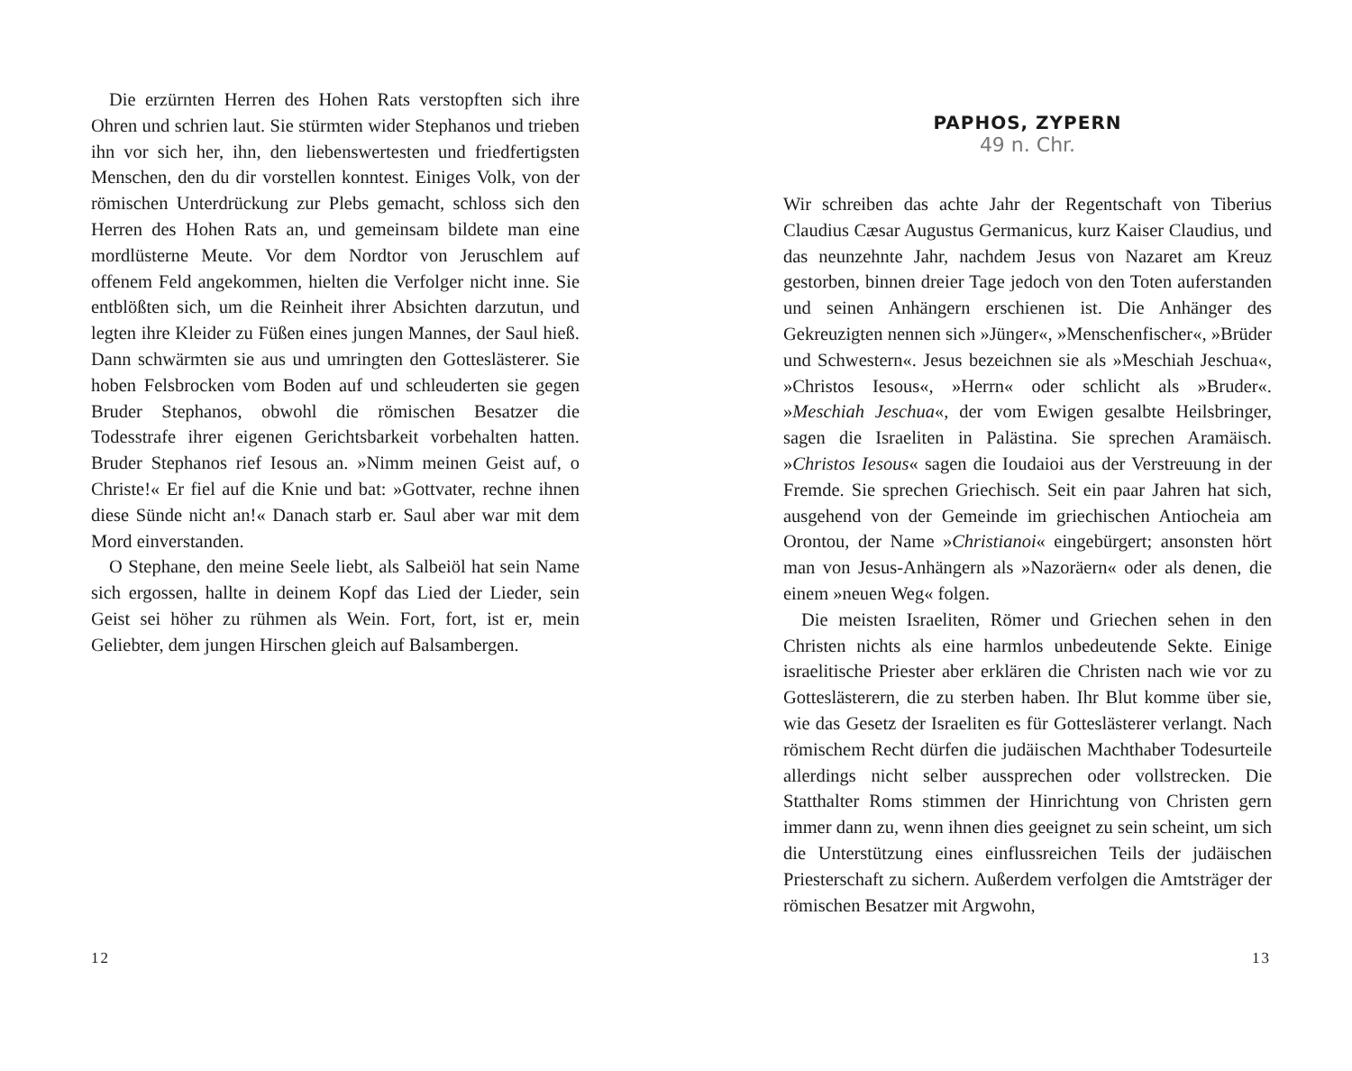Die erzürnten Herren des Hohen Rats verstopften sich ihre Ohren und schrien laut. Sie stürmten wider Stephanos und trieben ihn vor sich her, ihn, den liebenswertesten und friedfertigsten Menschen, den du dir vorstellen konntest. Einiges Volk, von der römischen Unterdrückung zur Plebs gemacht, schloss sich den Herren des Hohen Rats an, und gemeinsam bildete man eine mordlüsterne Meute. Vor dem Nordtor von Jeruschlem auf offenem Feld angekommen, hielten die Verfolger nicht inne. Sie entblößten sich, um die Reinheit ihrer Absichten darzutun, und legten ihre Kleider zu Füßen eines jungen Mannes, der Saul hieß. Dann schwärmten sie aus und umringten den Gotteslästerer. Sie hoben Felsbrocken vom Boden auf und schleuderten sie gegen Bruder Stephanos, obwohl die römischen Besatzer die Todesstrafe ihrer eigenen Gerichtsbarkeit vorbehalten hatten. Bruder Stephanos rief Iesous an. »Nimm meinen Geist auf, o Christe!« Er fiel auf die Knie und bat: »Gottvater, rechne ihnen diese Sünde nicht an!« Danach starb er. Saul aber war mit dem Mord einverstanden.
O Stephane, den meine Seele liebt, als Salbeiöl hat sein Name sich ergossen, hallte in deinem Kopf das Lied der Lieder, sein Geist sei höher zu rühmen als Wein. Fort, fort, ist er, mein Geliebter, dem jungen Hirschen gleich auf Balsambergen.
12
PAPHOS, ZYPERN
49 n. Chr.
Wir schreiben das achte Jahr der Regentschaft von Tiberius Claudius Cæsar Augustus Germanicus, kurz Kaiser Claudius, und das neunzehnte Jahr, nachdem Jesus von Nazaret am Kreuz gestorben, binnen dreier Tage jedoch von den Toten auferstanden und seinen Anhängern erschienen ist. Die Anhänger des Gekreuzigten nennen sich »Jünger«, »Menschenfischer«, »Brüder und Schwestern«. Jesus bezeichnen sie als »Meschiah Jeschua«, »Christos Iesous«, »Herrn« oder schlicht als »Bruder«. »Meschiah Jeschua«, der vom Ewigen gesalbte Heilsbringer, sagen die Israeliten in Palästina. Sie sprechen Aramäisch. »Christos Iesous« sagen die Ioudaioi aus der Verstreuung in der Fremde. Sie sprechen Griechisch. Seit ein paar Jahren hat sich, ausgehend von der Gemeinde im griechischen Antiocheia am Orontou, der Name »Christianoi« eingebürgert; ansonsten hört man von Jesus-Anhängern als »Nazoräern« oder als denen, die einem »neuen Weg« folgen.
Die meisten Israeliten, Römer und Griechen sehen in den Christen nichts als eine harmlos unbedeutende Sekte. Einige israelitische Priester aber erklären die Christen nach wie vor zu Gotteslästerern, die zu sterben haben. Ihr Blut komme über sie, wie das Gesetz der Israeliten es für Gotteslästerer verlangt. Nach römischem Recht dürfen die judäischen Machthaber Todesurteile allerdings nicht selber aussprechen oder vollstrecken. Die Statthalter Roms stimmen der Hinrichtung von Christen gern immer dann zu, wenn ihnen dies geeignet zu sein scheint, um sich die Unterstützung eines einflussreichen Teils der judäischen Priesterschaft zu sichern. Außerdem verfolgen die Amtsträger der römischen Besatzer mit Argwohn,
13